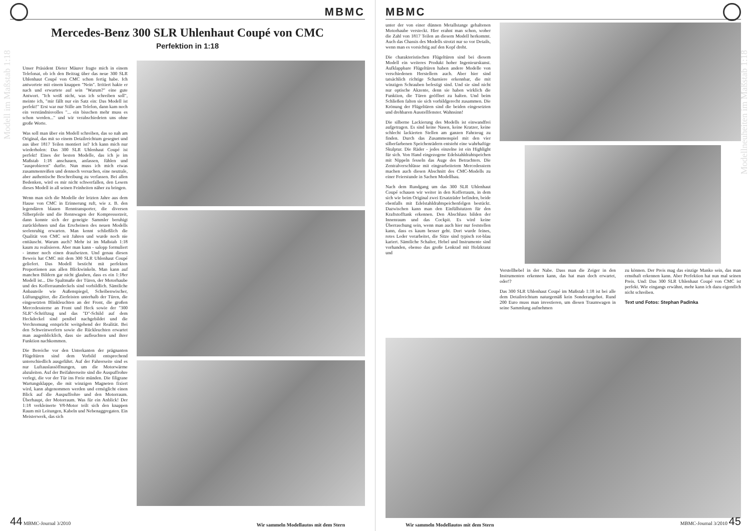MBMC
Modell im Maßstab 1:18
Mercedes-Benz 300 SLR Uhlenhaut Coupé von CMC
Perfektion in 1:18
Unser Präsident Dieter Mäurer fragte mich in einem Telefonat, ob ich den Beitrag über das neue 300 SLR Uhlenhaut Coupé von CMC schon fertig habe. Ich antwortete mit einem knappen "Nein". Irritiert hakte er nach und erwartete auf sein "Warum?" eine gute Antwort. "Ich weiß nicht, was ich schreiben soll", meinte ich, "mir fällt nur ein Satz ein: Das Modell ist perfekt!" Erst war nur Stille am Telefon, dann kam noch ein verständnisvolles "... ein bisschen mehr muss es schon werden..." und wir verabschiedeten uns ohne große Worte.
Was soll man über ein Modell schreiben, das so nah am Original, das mit so einem Detailreichtum gesegnet und aus über 1817 Teilen montiert ist? Ich kann mich nur wiederholen: Das 300 SLR Uhlenhaut Coupé ist perfekt! Eines der besten Modelle, das ich je im Maßstab 1:18 anschauen, anfassen, fühlen und "ausprobieren" durfte. Nun muss ich mich etwas zusammenreißen und dennoch versuchen, eine neutrale, aber authentische Beschreibung zu verfassen. Bei allen Bedenken, wird es mir nicht schwerfallen, den Lesern dieses Modell in all seinen Feinheiten näher zu bringen.
Wenn man sich die Modelle der letzten Jahre aus dem Hause von CMC in Erinnerung ruft, wie z. B. den legendären blauen Renntransporter, die diversen Silberpfeile und die Rennwagen der Kompressorzeit, dann konnte sich der geneigte Sammler beruhigt zurücklehnen und das Erscheinen des neuen Modells seelenruhig erwarten. Man kennt schließlich die Qualität von CMC seit Jahren und wurde noch nie enttäuscht. Warum auch? Mehr ist im Maßstab 1:18 kaum zu realisieren. Aber man kann - salopp formuliert - immer noch einen draufsetzen. Und genau diesen Beweis hat CMC mit dem 300 SLR Uhlenhaut Coupé geliefert. Das Modell besticht mit perfekten Proportionen aus allen Blickwinkeln. Man kann auf manchen Bildern gar nicht glauben, dass es ein 1:18er Modell ist... Die Spaltmaße der Türen, der Motorhaube und des Kofferraumdeckels sind vorbildlich. Sämtliche Anbauteile wie Außenspiegel, Scheibenwischer, Lüftungsgitter, die Zierleisten unterhalb der Türen, die eingesetzten Blinkleuchten an der Front, die großen Mercedessterne an Front und Heck sowie der "300 SLR"-Schriftzug und das "D"-Schild auf dem Heckdeckel sind penibel nachgebildet und die Verchromung entspricht weitgehend der Realität. Bei den Schweinwerfern sowie die Rückleuchten erwartet man augenblicklich, dass sie aufleuchten und ihrer Funktion nachkommen.
Die Bereiche vor den Unterkanten der prägnanten Flügeltüren sind dem Vorbild entsprechend unterschiedlich ausgeführt. Auf der Fahrerseite sind es nur Luftauslassöffnungen, um die Motorwärme abzuleiten. Auf der Beifahrerseite sind die Auspuffrohre verlegt, die vor der Tür ins Freie münden. Die filigrane Wartungsklappe, die mit winzigen Magneten fixiert wird, kann abgenommen werden und ermöglicht einen Blick auf die Auspuffrohre und den Motorraum. Überhaupt, der Motorraum. Was für ein Anblick! Der 1:18 verkleinerte V8-Motor teilt sich den knappen Raum mit Leitungen, Kabeln und Nebenaggregaten. Ein Meisterwerk, das sich
44 MBMC-Journal 3/2010 Wir sammeln Modellautos mit dem Stern
MBMC
Modellneuheiten im Maßstab 1:18
unter der von einer dünnen Metallstange gehaltenen Motorhaube versteckt. Hier erahnt man schon, woher die Zahl von 1817 Teilen an diesem Modell herkommt. Auch das Chassis des Modells strotzt nur so vor Details, wenn man es vorsichtig auf den Kopf dreht.
Die charakteristischen Flügeltüren sind bei diesem Modell ein weiteres Produkt hoher Ingenieurskunst. Aufklappbare Flügeltüren haben andere Modelle von verschiedenen Herstellern auch. Aber hier sind tatsächlich richtige Scharniere erkennbar, die mit winzigen Schrauben befestigt sind. Und sie sind nicht nur optische Akzente, denn sie haben wirklich die Funktion, die Türen geöffnet zu halten. Und beim Schließen falten sie sich vorbildgerecht zusammen. Die Krönung der Flügeltüren sind die beiden eingesetzten und drehbaren Ausstellfenster. Wahnsinn!
Die silberne Lackierung des Modells ist einwandfrei aufgetragen. Es sind keine Nasen, keine Kratzer, keine schlecht lackierten Stellen am ganzen Fahrzeug zu finden. Durch das Zusammenspiel mit den vier silberfarbenen Speichenrädern entsteht eine wahrhaftige Skulptur. Die Räder - jedes einzelne ist ein Highlight für sich. Von Hand eingezogene Edelstahldrahtspeichen mit Nippeln fesseln das Auge des Betrachters. Die Zentralverschlüsse mit eingearbeitetem Mercedesstern machen auch diesen Abschnitt des CMC-Modells zu einer Feierstunde in Sachen Modellbau.
Nach dem Rundgang um das 300 SLR Uhlenhaut Coupé schauen wir weiter in den Kofferraum, in dem sich wie beim Original zwei Ersatzräder befinden, beide ebenfalls mit Edelstahldrahtspeichenfelgen bestückt. Dazwischen kann man den Einfüllstutzen für den Kraftstofftank erkennen. Den Abschluss bilden der Innenraum und das Cockpit. Es wird keine Überraschung sein, wenn man auch hier nur feststellen kann, dass es kaum besser geht. Dort wurde feines, rotes Leder verarbeitet, die Sitze sind typisch rot-blau kariert. Sämtliche Schalter, Hebel und Instrumente sind vorhanden, ebenso das große Lenkrad mit Holzkranz und
Verstellhebel in der Nabe. Dass man die Zeiger in den Instrumenten erkennen kann, das hat man doch erwartet, oder!?
Das 300 SLR Uhlenhaut Coupé im Maßstab 1:18 ist bei alle dem Detailreichtum naturgemäß kein Sonderangebot. Rund 200 Euro muss man investieren, um diesen Traumwagen in seine Sammlung aufnehmen
zu können. Der Preis mag das einzige Manko sein, das man ernsthaft erkennen kann. Aber Perfektion hat nun mal seinen Preis. Und: Das 300 SLR Uhlenhaut Coupé von CMC ist perfekt. Wie eingangs erwähnt, mehr kann ich dazu eigentlich nicht schreiben.
Text und Fotos: Stephan Padinka
Wir sammeln Modellautos mit dem Stern MBMC-Journal 3/2010 45